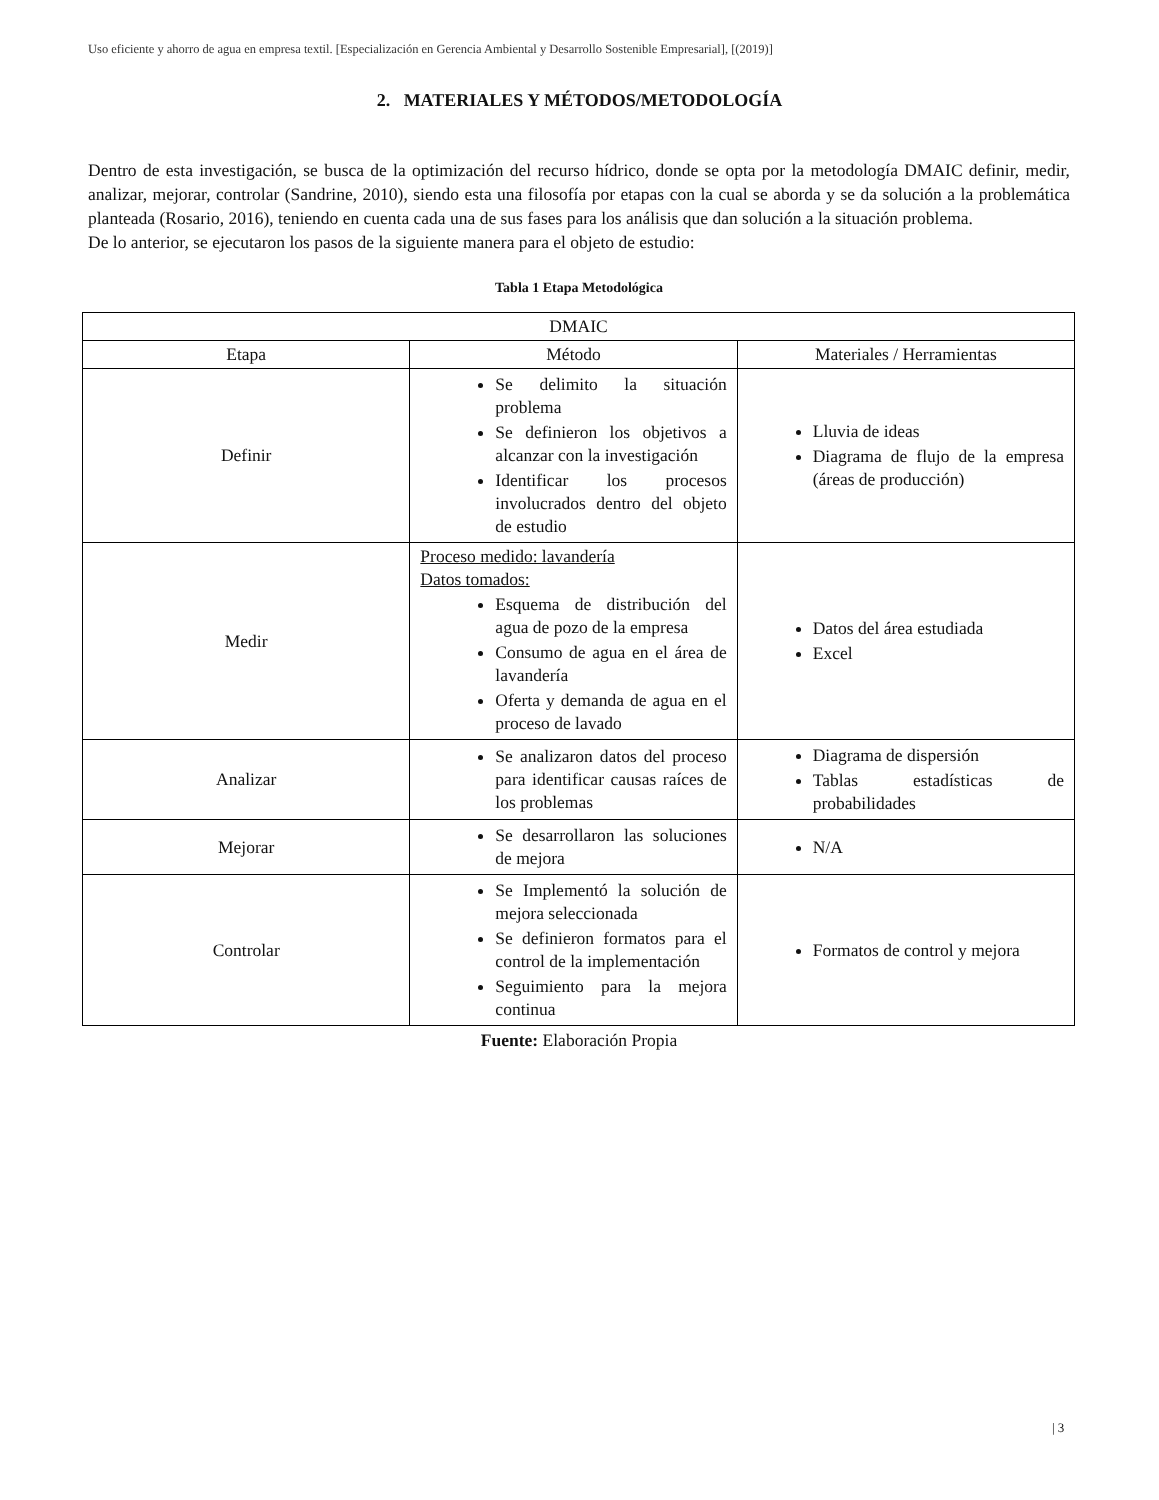Uso eficiente y ahorro de agua en empresa textil. [Especialización en Gerencia Ambiental y Desarrollo Sostenible Empresarial], [(2019)]
2. MATERIALES Y MÉTODOS/METODOLOGÍA
Dentro de esta investigación, se busca de la optimización del recurso hídrico, donde se opta por la metodología DMAIC definir, medir, analizar, mejorar, controlar (Sandrine, 2010), siendo esta una filosofía por etapas con la cual se aborda y se da solución a la problemática planteada (Rosario, 2016), teniendo en cuenta cada una de sus fases para los análisis que dan solución a la situación problema.
De lo anterior, se ejecutaron los pasos de la siguiente manera para el objeto de estudio:
Tabla 1 Etapa Metodológica
| DMAIC | | |
| Etapa | Método | Materiales / Herramientas |
| Definir | Se delimito la situación problema Se definieron los objetivos a alcanzar con la investigación Identificar los procesos involucrados dentro del objeto de estudio | Lluvia de ideas Diagrama de flujo de la empresa (áreas de producción) |
| Medir | Proceso medido: lavandería Datos tomados: Esquema de distribución del agua de pozo de la empresa Consumo de agua en el área de lavandería Oferta y demanda de agua en el proceso de lavado | Datos del área estudiada Excel |
| Analizar | Se analizaron datos del proceso para identificar causas raíces de los problemas | Diagrama de dispersión Tablas estadísticas de probabilidades |
| Mejorar | Se desarrollaron las soluciones de mejora | N/A |
| Controlar | Se Implementó la solución de mejora seleccionada Se definieron formatos para el control de la implementación Seguimiento para la mejora continua | Formatos de control y mejora |
Fuente: Elaboración Propia
| 3